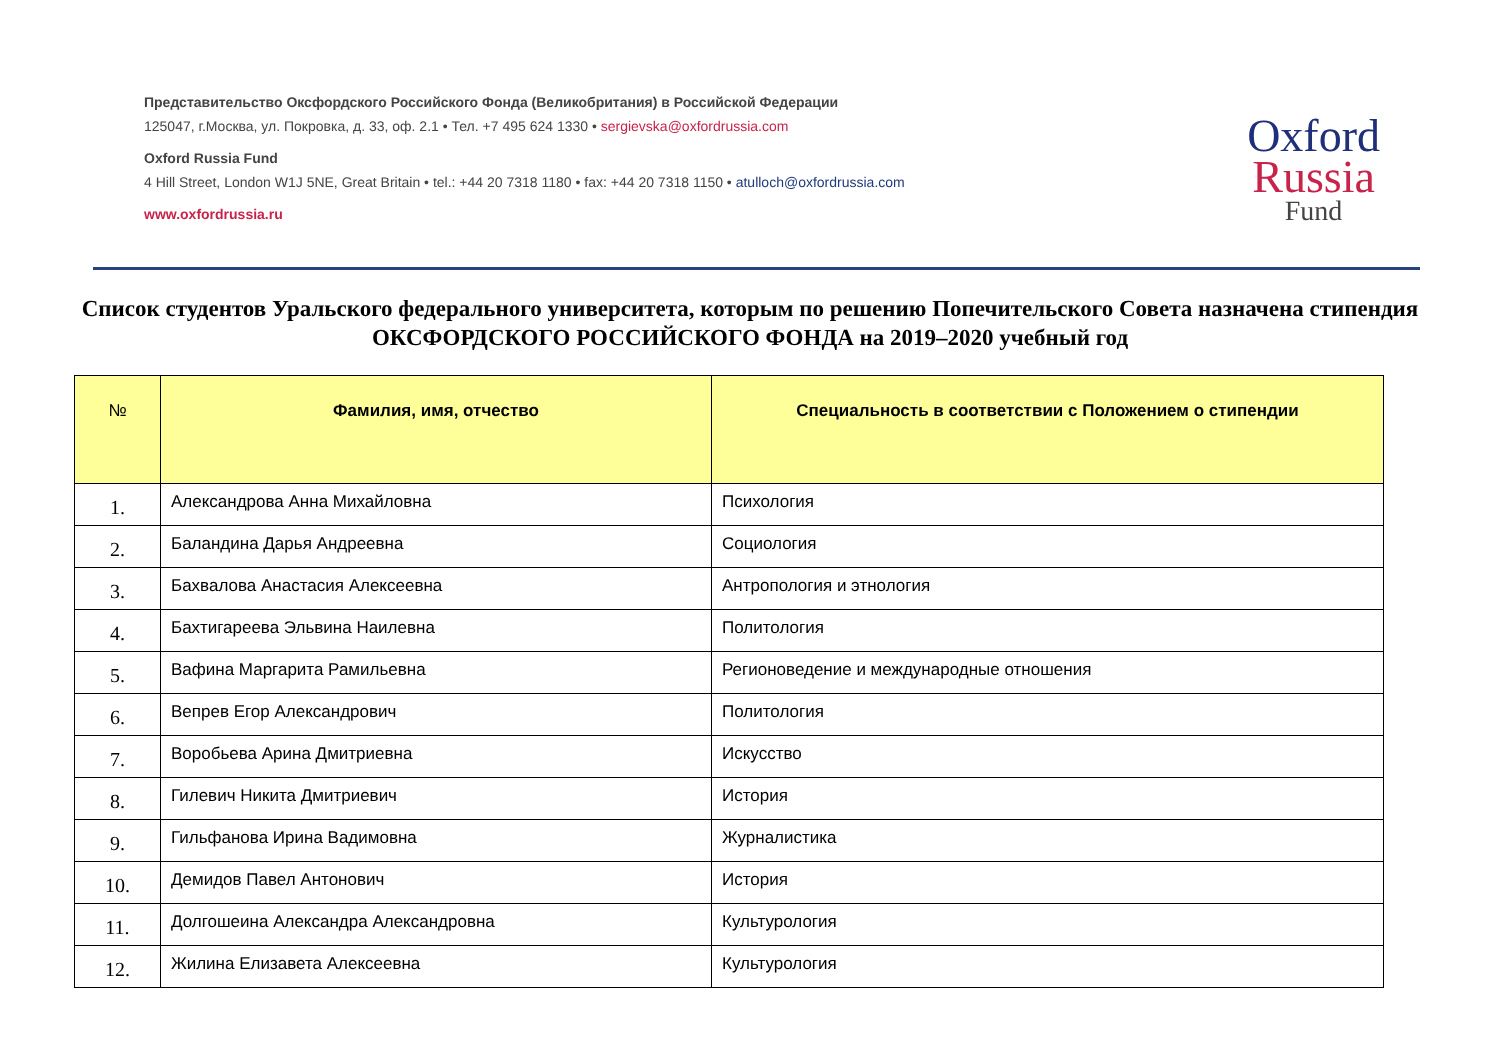Представительство Оксфордского Российского Фонда (Великобритания) в Российской Федерации
125047, г.Москва, ул. Покровка, д. 33, оф. 2.1 • Тел. +7 495 624 1330 • sergievska@oxfordrussia.com
Oxford Russia Fund
4 Hill Street, London W1J 5NE, Great Britain • tel.: +44 20 7318 1180 • fax: +44 20 7318 1150 • atulloch@oxfordrussia.com
www.oxfordrussia.ru
Oxford
Russia
Fund
Список студентов Уральского федерального университета, которым по решению Попечительского Совета назначена стипендия ОКСФОРДСКОГО РОССИЙСКОГО ФОНДА на 2019–2020 учебный год
| № | Фамилия, имя, отчество | Специальность в соответствии с Положением о стипендии |
| --- | --- | --- |
| 1. | Александрова Анна Михайловна | Психология |
| 2. | Баландина Дарья Андреевна | Социология |
| 3. | Бахвалова Анастасия Алексеевна | Антропология и этнология |
| 4. | Бахтигареева Эльвина Наилевна | Политология |
| 5. | Вафина Маргарита Рамильевна | Регионоведение и международные отношения |
| 6. | Вепрев Егор Александрович | Политология |
| 7. | Воробьева Арина Дмитриевна | Искусство |
| 8. | Гилевич Никита Дмитриевич | История |
| 9. | Гильфанова Ирина Вадимовна | Журналистика |
| 10. | Демидов Павел Антонович | История |
| 11. | Долгошеина Александра Александровна | Культурология |
| 12. | Жилина Елизавета Алексеевна | Культурология |